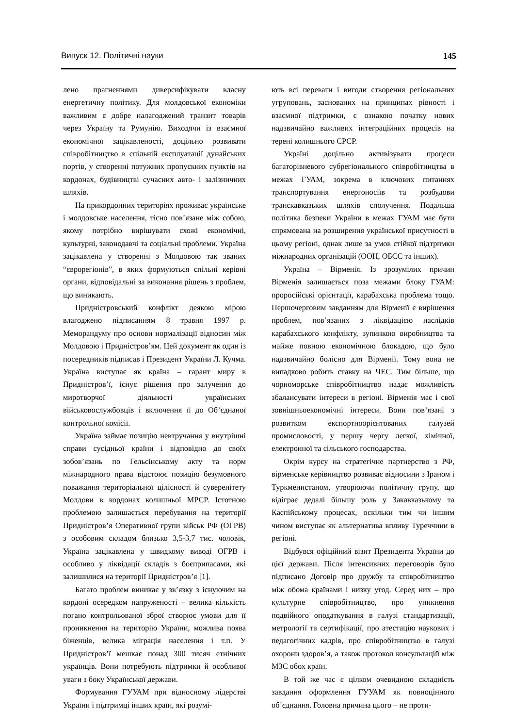Випуск 12. Політичні науки 145
лено прагненнями диверсифікувати власну енергетичну політику. Для молдовської економіки важливим є добре налагоджений транзит товарів через Україну та Румунію. Виходячи із взаємної економічної зацікавленості, доцільно розвивати співробітництво в спільній експлуатації дунайських портів, у створенні потужних пропускних пунктів на кордонах, будівництві сучасних авто- і залізничних шляхів.
На прикордонних територіях проживає українське і молдовське населення, тісно пов’язане між собою, якому потрібно вирішувати схожі економічні, культурні, законодавчі та соціальні проблеми. Україна зацікавлена у створенні з Молдовою так званих “єврорегіонів”, в яких формуються спільні керівні органи, відповідальні за виконання рішень з проблем, що виникають.
Придністровський конфлікт деякою мірою влагоджено підписанням 8 травня 1997 р. Меморандуму про основи нормалізації відносин між Молдовою і Придністров’ям. Цей документ як один із посередників підписав і Президент України Л. Кучма. Україна виступає як країна – гарант миру в Придністров’ї, існує рішення про залучення до миротворчої діяльності українських військовослужбовців і включення її до Об’єднаної контрольної комісії.
Україна займає позицію невтручання у внутрішні справи сусідньої країни і відповідно до своїх зобов’язань по Гельсінському акту та норм міжнародного права відстоює позицію безумовного поважання територіальної цілісності й суверенітету Молдови в кордонах колишньої МРСР. Істотною проблемою залишається перебування на території Придністров’я Оперативної групи військ РФ (ОГРВ) з особовим складом близько 3,5-3,7 тис. чоловік, Україна зацікавлена у швидкому виводі ОГРВ і особливо у ліквідації складів з боєприпасами, які залишилися на території Придністров’я [1].
Багато проблем виникає у зв’язку з існуючим на кордоні осередком напруженості – велика кількість погано контрольованої зброї створює умови для її проникнення на територію України, можлива поява біженців, велика міграція населення і т.п. У Придністров’ї мешкає понад 300 тисяч етнічних українців. Вони потребують підтримки й особливої уваги з боку Української держави.
Формування ГУУАМ при відносному лідерстві України і підтримці інших країн, які розумі-
ють всі переваги і вигоди створення регіональних угруповань, заснованих на принципах рівності і взаємної підтримки, є ознакою початку нових надзвичайно важливих інтеграційних процесів на терені колишнього СРСР.
Україні доцільно активізувати процеси багаторівневого субрегіонального співробітництва в межах ГУАМ, зокрема в ключових питаннях транспортування енергоносіїв та розбудови транскавказьких шляхів сполучення. Подальша політика безпеки України в межах ГУАМ має бути спрямована на розширення української присутності в цьому регіоні, однак лише за умов стійкої підтримки міжнародних організацій (ООН, ОБСЄ та інших).
Україна – Вірменія. Із зрозумілих причин Вірменія залишається поза межами блоку ГУАМ: проросійські орієнтації, карабахська проблема тощо. Першочерговим завданням для Вірменії є вирішення проблем, пов’язаних з ліквідацією наслідків карабахського конфлікту, зупинкою виробництва та майже повною економічною блокадою, що було надзвичайно болісно для Вірменії. Тому вона не випадково робить ставку на ЧЕС. Тим більше, що чорноморське співробітництво надає можливість збалансувати інтереси в регіоні. Вірменія має і свої зовнішньоекономічні інтереси. Вони пов’язані з розвитком експортноорієнтованих галузей промисловості, у першу чергу легкої, хімічної, електронної та сільського господарства.
Окрім курсу на стратегічне партнерство з РФ, вірменське керівництво розвиває відносини з Іраном і Туркменистаном, утворюючи політичну групу, що відіграє дедалі більшу роль у Закавказькому та Каспійському процесах, оскільки тим чи іншим чином виступає як альтернатива впливу Туреччини в регіоні.
Відбувся офіційний візит Президента України до цієї держави. Після інтенсивних переговорів було підписано Договір про дружбу та співробітництво між обома країнами і низку угод. Серед них – про культурне співробітництво, про уникнення подвійного оподаткування в галузі стандартизації, метрології та сертифікації, про атестацію наукових і педагогічних кадрів, про співробітництво в галузі охорони здоров’я, а також протокол консультацій між МЗС обох країн.
В той же час є цілком очевидною складність завдання оформлення ГУУАМ як повноцінного об’єднання. Головна причина цього – не проти-